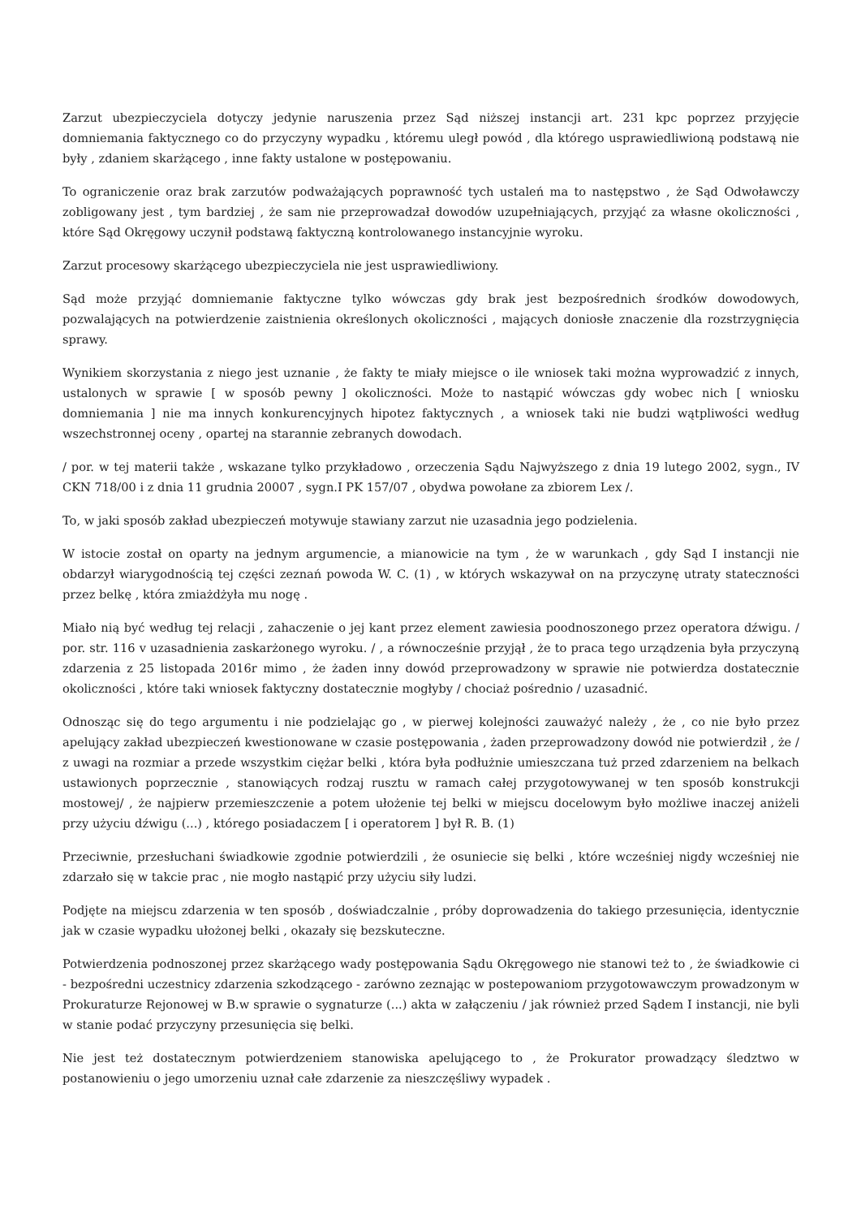Zarzut ubezpieczyciela dotyczy jedynie naruszenia przez Sąd niższej instancji art. 231 kpc poprzez przyjęcie domniemania faktycznego co do przyczyny wypadku , któremu uległ powód , dla którego usprawiedliwioną podstawą nie były , zdaniem skarżącego , inne fakty ustalone w postępowaniu.
To ograniczenie oraz brak zarzutów podważających poprawność tych ustaleń ma to następstwo , że Sąd Odwoławczy zobligowany jest , tym bardziej , że sam nie przeprowadzał dowodów uzupełniających, przyjąć za własne okoliczności , które Sąd Okręgowy uczynił podstawą faktyczną kontrolowanego instancyjnie wyroku.
Zarzut procesowy skarżącego ubezpieczyciela nie jest usprawiedliwiony.
Sąd może przyjąć domniemanie faktyczne tylko wówczas gdy brak jest bezpośrednich środków dowodowych, pozwalających na potwierdzenie zaistnienia określonych okoliczności , mających doniosłe znaczenie dla rozstrzygnięcia sprawy.
Wynikiem skorzystania z niego jest uznanie , że fakty te miały miejsce o ile wniosek taki można wyprowadzić z innych, ustalonych w sprawie [ w sposób pewny ] okoliczności. Może to nastąpić wówczas gdy wobec nich [ wniosku domniemania ] nie ma innych konkurencyjnych hipotez faktycznych , a wniosek taki nie budzi wątpliwości według wszechstronnej oceny , opartej na starannie zebranych dowodach.
/ por. w tej materii także , wskazane tylko przykładowo , orzeczenia Sądu Najwyższego z dnia 19 lutego 2002, sygn., IV CKN 718/00 i z dnia 11 grudnia 20007 , sygn.I PK 157/07 , obydwa powołane za zbiorem Lex /.
To, w jaki sposób zakład ubezpieczeń motywuje stawiany zarzut nie uzasadnia jego podzielenia.
W istocie został on oparty na jednym argumencie, a mianowicie na tym , że w warunkach , gdy Sąd I instancji nie obdarzył wiarygodnością tej części zeznań powoda W. C. (1) , w których wskazywał on na przyczynę utraty stateczności przez belkę , która zmiażdżyła mu nogę .
Miało nią być według tej relacji , zahaczenie o jej kant przez element zawiesia poodnoszonego przez operatora dźwigu. / por. str. 116 v uzasadnienia zaskarżonego wyroku. / , a równocześnie przyjął , że to praca tego urządzenia była przyczyną zdarzenia z 25 listopada 2016r mimo , że żaden inny dowód przeprowadzony w sprawie nie potwierdza dostatecznie okoliczności , które taki wniosek faktyczny dostatecznie mogłyby / chociaż pośrednio / uzasadnić.
Odnosząc się do tego argumentu i nie podzielając go , w pierwej kolejności zauważyć należy , że , co nie było przez apelujący zakład ubezpieczeń kwestionowane w czasie postępowania , żaden przeprowadzony dowód nie potwierdził , że / z uwagi na rozmiar a przede wszystkim ciężar belki , która była podłużnie umieszczana tuż przed zdarzeniem na belkach ustawionych poprzecznie , stanowiących rodzaj rusztu w ramach całej przygotowywanej w ten sposób konstrukcji mostowej/ , że najpierw przemieszczenie a potem ułożenie tej belki w miejscu docelowym było możliwe inaczej aniżeli przy użyciu dźwigu (...) , którego posiadaczem [ i operatorem ] był R. B. (1)
Przeciwnie, przesłuchani świadkowie zgodnie potwierdzili , że osuniecie się belki , które wcześniej nigdy wcześniej nie zdarzało się w takcie prac , nie mogło nastąpić przy użyciu siły ludzi.
Podjęte na miejscu zdarzenia w ten sposób , doświadczalnie , próby doprowadzenia do takiego przesunięcia, identycznie jak w czasie wypadku ułożonej belki , okazały się bezskuteczne.
Potwierdzenia podnoszonej przez skarżącego wady postępowania Sądu Okręgowego nie stanowi też to , że świadkowie ci - bezpośredni uczestnicy zdarzenia szkodzącego - zarówno zeznając w postepowaniom przygotowawczym prowadzonym w Prokuraturze Rejonowej w B.w sprawie o sygnaturze (...) akta w załączeniu / jak również przed Sądem I instancji, nie byli w stanie podać przyczyny przesunięcia się belki.
Nie jest też dostatecznym potwierdzeniem stanowiska apelującego to , że Prokurator prowadzący śledztwo w postanowieniu o jego umorzeniu uznał całe zdarzenie za nieszczęśliwy wypadek .